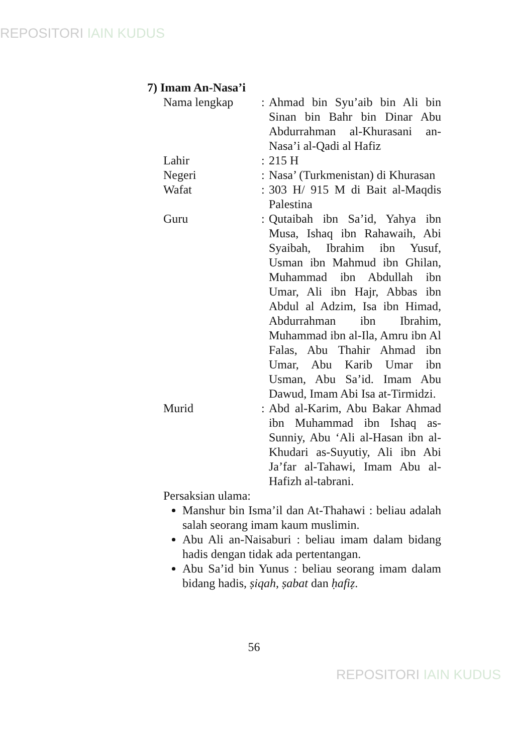REPOSITORI IAIN KUDUS
7) Imam An-Nasa’i
Nama lengkap : Ahmad bin Syu’aib bin Ali bin Sinan bin Bahr bin Dinar Abu Abdurrahman al-Khurasani an-Nasa’i al-Qadi al Hafiz
Lahir : 215 H
Negeri : Nasa’ (Turkmenistan) di Khurasan
Wafat : 303 H/ 915 M di Bait al-Maqdis Palestina
Guru : Qutaibah ibn Sa’id, Yahya ibn Musa, Ishaq ibn Rahawaih, Abi Syaibah, Ibrahim ibn Yusuf, Usman ibn Mahmud ibn Ghilan, Muhammad ibn Abdullah ibn Umar, Ali ibn Hajr, Abbas ibn Abdul al Adzim, Isa ibn Himad, Abdurrahman ibn Ibrahim, Muhammad ibn al-Ila, Amru ibn Al Falas, Abu Thahir Ahmad ibn Umar, Abu Karib Umar ibn Usman, Abu Sa’id. Imam Abu Dawud, Imam Abi Isa at-Tirmidzi.
Murid : Abd al-Karim, Abu Bakar Ahmad ibn Muhammad ibn Ishaq as-Sunniy, Abu ‘Ali al-Hasan ibn al-Khudari as-Suyutiy, Ali ibn Abi Ja’far al-Tahawi, Imam Abu al-Hafizh al-tabrani.
Persaksian ulama:
Manshur bin Isma’il dan At-Thahawi : beliau adalah salah seorang imam kaum muslimin.
Abu Ali an-Naisaburi : beliau imam dalam bidang hadis dengan tidak ada pertentangan.
Abu Sa’id bin Yunus : beliau seorang imam dalam bidang hadis, ṣiqah, ṣabat dan ḥafiẓ.
56
REPOSITORI IAIN KUDUS